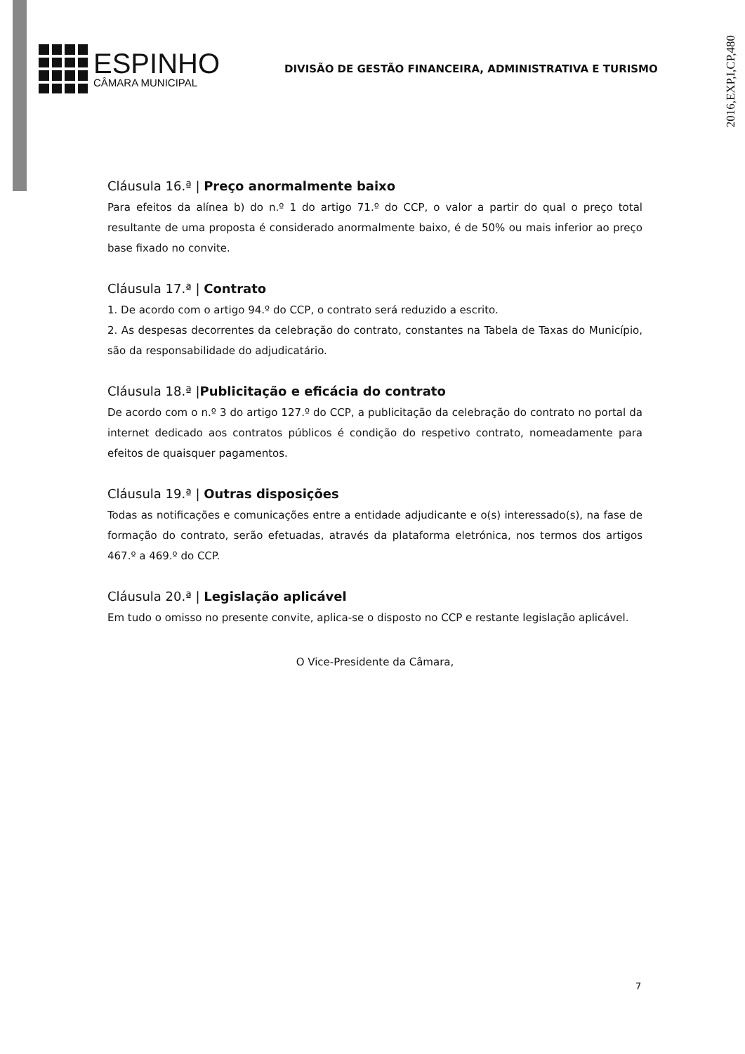2016,EXP,I,CP,480
ESPINHO
CÂMARA MUNICIPAL
DIVISÃO DE GESTÃO FINANCEIRA, ADMINISTRATIVA E TURISMO
Cláusula 16.ª | Preço anormalmente baixo
Para efeitos da alínea b) do n.º 1 do artigo 71.º do CCP, o valor a partir do qual o preço total resultante de uma proposta é considerado anormalmente baixo, é de 50% ou mais inferior ao preço base fixado no convite.
Cláusula 17.ª | Contrato
1. De acordo com o artigo 94.º do CCP, o contrato será reduzido a escrito.
2. As despesas decorrentes da celebração do contrato, constantes na Tabela de Taxas do Município, são da responsabilidade do adjudicatário.
Cláusula 18.ª |Publicitação e eficácia do contrato
De acordo com o n.º 3 do artigo 127.º do CCP, a publicitação da celebração do contrato no portal da internet dedicado aos contratos públicos é condição do respetivo contrato, nomeadamente para efeitos de quaisquer pagamentos.
Cláusula 19.ª | Outras disposições
Todas as notificações e comunicações entre a entidade adjudicante e o(s) interessado(s), na fase de formação do contrato, serão efetuadas, através da plataforma eletrónica, nos termos dos artigos 467.º a 469.º do CCP.
Cláusula 20.ª | Legislação aplicável
Em tudo o omisso no presente convite, aplica-se o disposto no CCP e restante legislação aplicável.
O Vice-Presidente da Câmara,
7